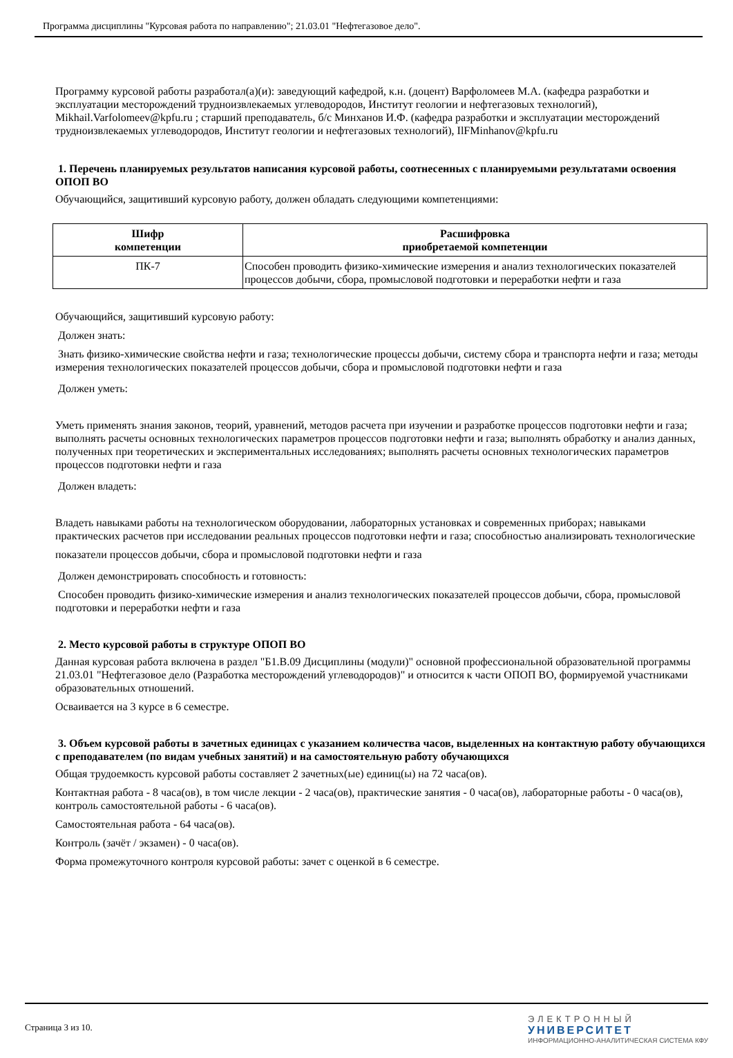Программа дисциплины "Курсовая работа по направлению"; 21.03.01 "Нефтегазовое дело".
Программу курсовой работы разработал(а)(и): заведующий кафедрой, к.н. (доцент) Варфоломеев М.А. (кафедра разработки и эксплуатации месторождений трудноизвлекаемых углеводородов, Институт геологии и нефтегазовых технологий), Mikhail.Varfolomeev@kpfu.ru ; старший преподаватель, б/с Минханов И.Ф. (кафедра разработки и эксплуатации месторождений трудноизвлекаемых углеводородов, Институт геологии и нефтегазовых технологий), IlFMinhanov@kpfu.ru
1. Перечень планируемых результатов написания курсовой работы, соотнесенных с планируемыми результатами освоения ОПОП ВО
Обучающийся, защитивший курсовую работу, должен обладать следующими компетенциями:
| Шифр компетенции | Расшифровка приобретаемой компетенции |
| --- | --- |
| ПК-7 | Способен проводить физико-химические измерения и анализ технологических показателей процессов добычи, сбора, промысловой подготовки и переработки нефти и газа |
Обучающийся, защитивший курсовую работу:
Должен знать:
Знать физико-химические свойства нефти и газа; технологические процессы добычи, систему сбора и транспорта нефти и газа; методы измерения технологических показателей процессов добычи, сбора и промысловой подготовки нефти и газа
Должен уметь:
Уметь применять знания законов, теорий, уравнений, методов расчета при изучении и разработке процессов подготовки нефти и газа; выполнять расчеты основных технологических параметров процессов подготовки нефти и газа; выполнять обработку и анализ данных, полученных при теоретических и экспериментальных исследованиях; выполнять расчеты основных технологических параметров процессов подготовки нефти и газа
Должен владеть:
Владеть навыками работы на технологическом оборудовании, лабораторных установках и современных приборах; навыками практических расчетов при исследовании реальных процессов подготовки нефти и газа; способностью анализировать технологические
показатели процессов добычи, сбора и промысловой подготовки нефти и газа
Должен демонстрировать способность и готовность:
Способен проводить физико-химические измерения и анализ технологических показателей процессов добычи, сбора, промысловой подготовки и переработки нефти и газа
2. Место курсовой работы в структуре ОПОП ВО
Данная курсовая работа включена в раздел "Б1.В.09 Дисциплины (модули)" основной профессиональной образовательной программы 21.03.01 "Нефтегазовое дело (Разработка месторождений углеводородов)" и относится к части ОПОП ВО, формируемой участниками образовательных отношений.
Осваивается на 3 курсе в 6 семестре.
3. Объем курсовой работы в зачетных единицах с указанием количества часов, выделенных на контактную работу обучающихся с преподавателем (по видам учебных занятий) и на самостоятельную работу обучающихся
Общая трудоемкость курсовой работы составляет 2 зачетных(ые) единиц(ы) на 72 часа(ов).
Контактная работа - 8 часа(ов), в том числе лекции - 2 часа(ов), практические занятия - 0 часа(ов), лабораторные работы - 0 часа(ов), контроль самостоятельной работы - 6 часа(ов).
Самостоятельная работа - 64 часа(ов).
Контроль (зачёт / экзамен) - 0 часа(ов).
Форма промежуточного контроля курсовой работы: зачет с оценкой в 6 семестре.
Страница 3 из 10.
ЭЛЕКТРОННЫЙ
УНИВЕРСИТЕТ
ИНФОРМАЦИОННО-АНАЛИТИЧЕСКАЯ СИСТЕМА КФУ